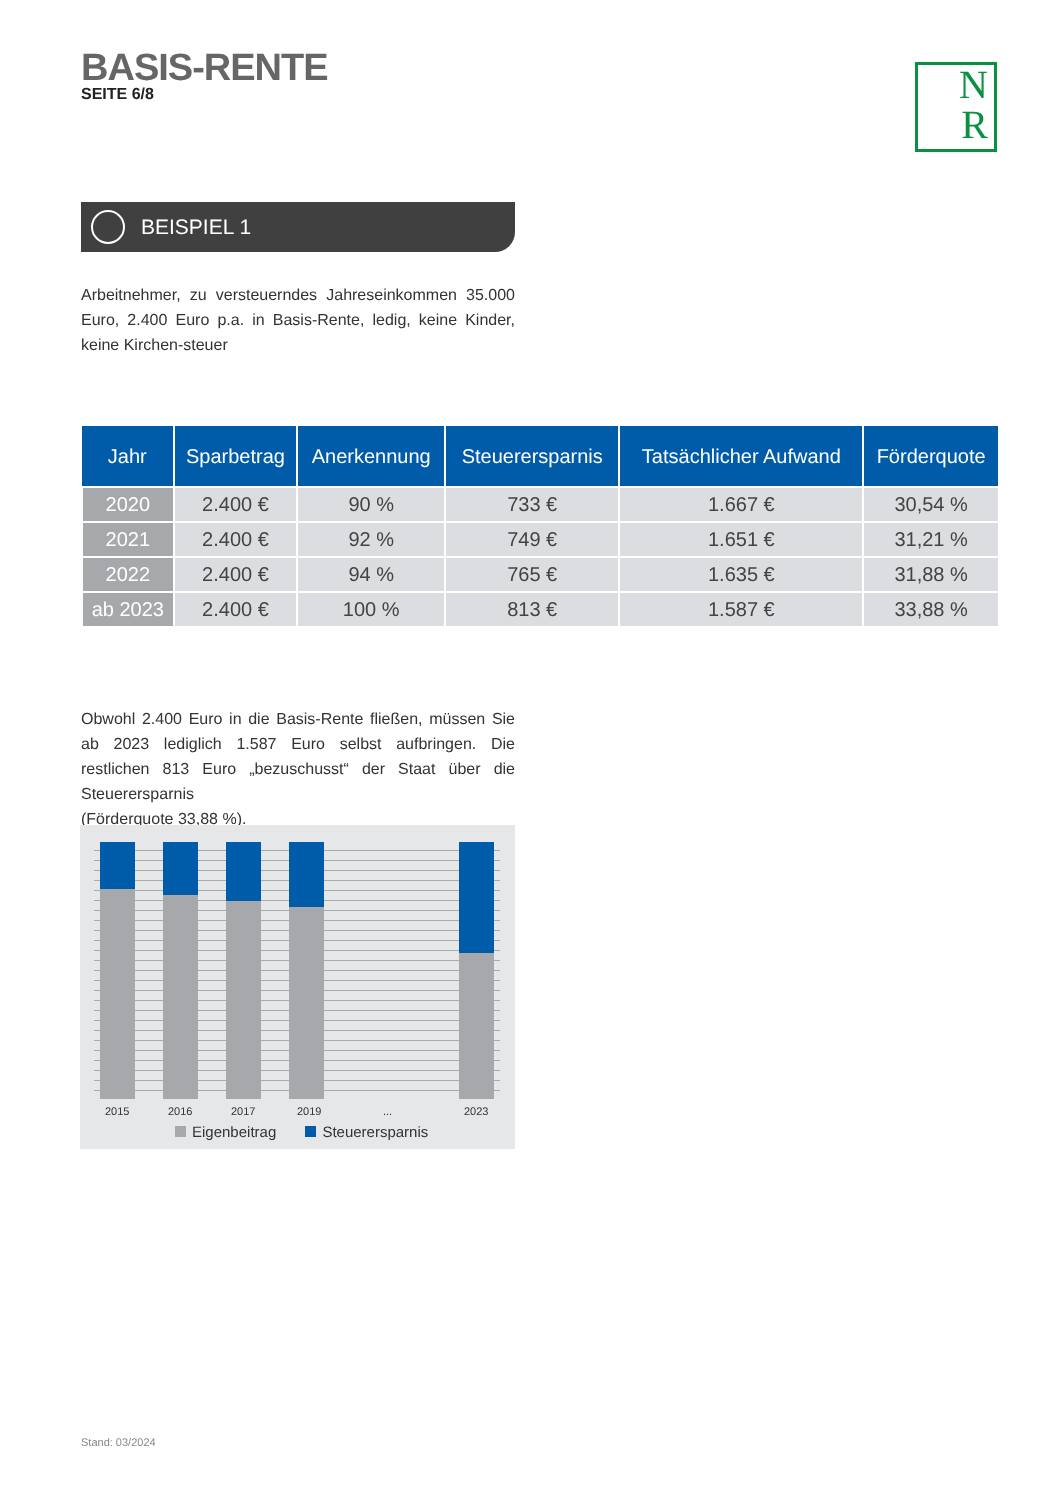BASIS-RENTE
SEITE 6/8
N
R
BEISPIEL 1
Arbeitnehmer, zu versteuerndes Jahreseinkommen 35.000 Euro, 2.400 Euro p.a. in Basis-Rente, ledig, keine Kinder, keine Kirchen-steuer
| Jahr | Sparbetrag | Anerkennung | Steuerersparnis | Tatsächlicher Aufwand | Förderquote |
| --- | --- | --- | --- | --- | --- |
| 2020 | 2.400 € | 90 % | 733 € | 1.667 € | 30,54 % |
| 2021 | 2.400 € | 92 % | 749 € | 1.651 € | 31,21 % |
| 2022 | 2.400 € | 94 % | 765 € | 1.635 € | 31,88 % |
| ab 2023 | 2.400 € | 100 % | 813 € | 1.587 € | 33,88 % |
Obwohl 2.400 Euro in die Basis-Rente fließen, müssen Sie ab 2023 lediglich 1.587 Euro selbst aufbringen. Die restlichen 813 Euro „bezuschusst“ der Staat über die Steuerersparnis
(Förderquote 33,88 %).
2015 2016 2017 2019 ... 2023
Eigenbeitrag Steuerersparnis
Stand: 03/2024